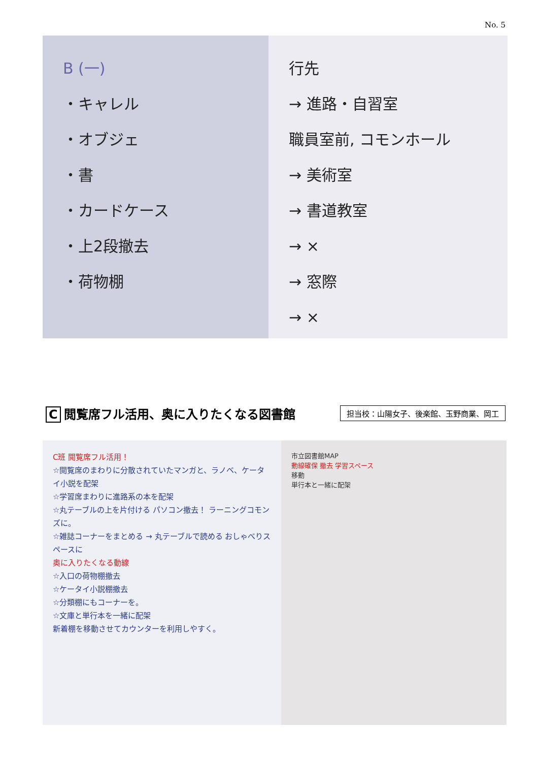No. 5
B (一)
・キャレル
・オブジェ
・書
・カードケース
・上2段撤去
・荷物棚
行先
→ 進路・自習室
職員室前, コモンホール
→ 美術室
→ 書道教室
→ ×
→ 窓際
→ ×
C閲覧席フル活用、奥に入りたくなる図書館
担当校：山陽女子、後楽館、玉野商業、岡工
C班 閲覧席フル活用！
☆閲覧席のまわりに分散されていたマンガと、ラノベ、ケータイ小説を配架
☆学習席まわりに進路系の本を配架
☆丸テーブルの上を片付ける パソコン撤去！ ラーニングコモンズに。
☆雑誌コーナーをまとめる → 丸テーブルで読める おしゃべりスペースに
奥に入りたくなる動線
☆入口の荷物棚撤去
☆ケータイ小説棚撤去
☆分類棚にもコーナーを。
☆文庫と単行本を一緒に配架
新着棚を移動させてカウンターを利用しやすく。
市立図書館MAP
動線確保 撤去 学習スペース
移動
単行本と一緒に配架